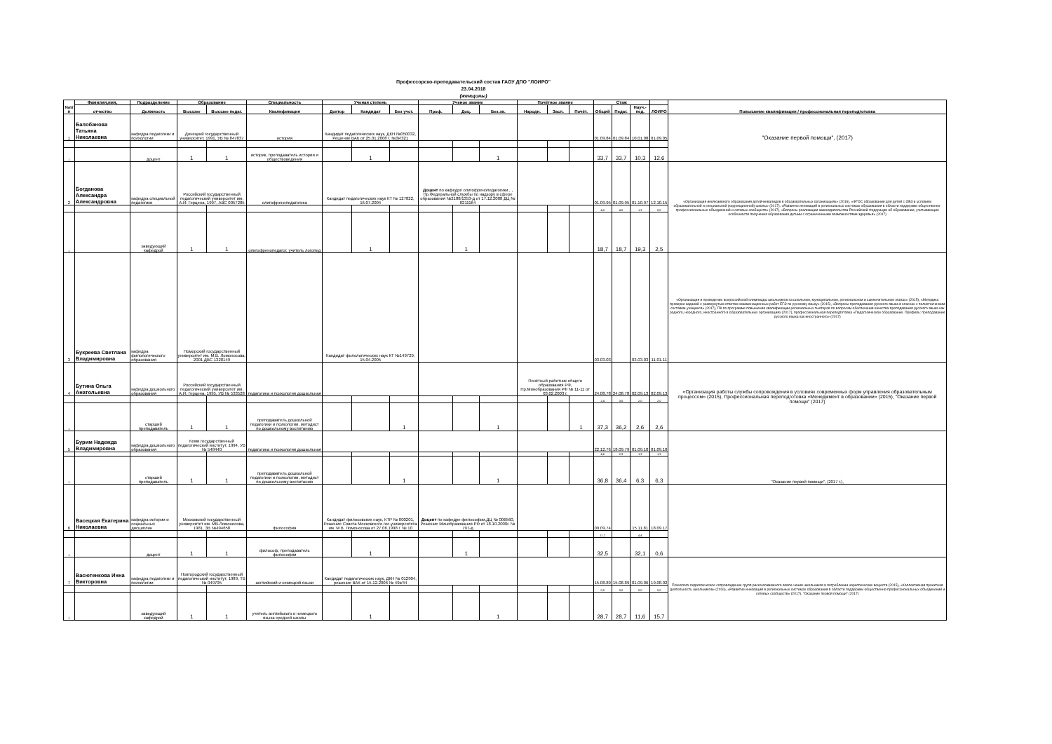Профессорско-преподавательский состав ГАОУ ДПО "ЛОИРО"
23.04.2018
(женщины)
| №п/п | Фамилия,имя, | Подразделение | Образование | | Специальность | Ученая степень | | | Ученое звание | | | Почётное звание | | | Стаж | | | | Повышение квалификации / профессиональная переподготовка |
| --- | --- | --- | --- | --- | --- | --- | --- | --- | --- | --- | --- | --- | --- | --- | --- | --- | --- | --- | --- |
| | отчество | Должность | Высшее | Высшее педаг. | Квалификация | Доктор | Кандидат | Без учст. | Проф. | Доц. | Без.зв. | Народн. | Засл. | Почёт. | Общий | Педаг. | Науч.-пед. | ЛОИРО | |
| 1 | Балобанова Татьяна Николаевна | кафедра педагогики и психологии | Донецкий государственный университет, 1991, УВ № 847837 | | история | Кандидат педагогических наук, ДКН №050032, Решение ВАК от 25.01.2008 г. №3к/321 | | | | | | | | | 01.09.84 | 01.09.84 | 10.01.08 | 01.09.05 | "Оказание первой помощи", (2017) |
| 1 | | доцент | 1 | 1 | историк, преподаватель истории и обществоведения | | 1 | | | | 1 | | | | 33,7 | 33,7 | 10,3 | 12,6 | |
| 2 | Богданова Александра Александровна | кафедра специальной педагогики | Российский государственный педагогический университет им. А.И. Герцена, 1997, АВС 0057285 | | олигофренопедагогика | Кандидат педагогических наук КТ № 127822, 16.07.2004 | | | Доцент по кафедре олигофренопедагогики , , Пр.Федеральной службы по надзору в сфере образования №2188/1353-д от 17.12.2008 ДЦ № 0211164 | | | | | | 01.09.95 | 01.09.95 | 01.10.97 | 12.10.15 | «Организация инклюзивного образования детей-инвалидов в образовательных организациях» (2016), «ФГОС образования для детей с ОВЗ в условиях образовательной и специальной (коррекционной) школы» (2017), «Развитие инноваций в региональных системах образования в области поддержки общественно-профессиональных объединений и сетевых сообществ» (2017), «Вопросы реализации законодательства Российской Федерации об образовании, учитывающие особенности получения образования детьми с ограниченными возможностями здоровья» (2017) |
| | | | | | | | | | | | | | | | 4,0 | 4,0 | 1,3 | 0,0 | |
| 1 | | заведующий кафедрой | 1 | 1 | олигофренопедагог, учитель логопед | | 1 | | | 1 | | | | | 18,7 | 18,7 | 19,3 | 2,5 | |
| 3 | Букреева Светлана Владимировна | кафедра филологического образования | Поморский государственный университет им. М.В. Ломоносова, 2001 ДВС 1328149 | | | Кандидат филологических наук КТ №149729, 15.04.2005 | | | | | | | | | 03.03.03 | | 03.03.03 | 11.01.11 | «Организация и проведение всероссийской олимпиады школьников на школьном, муниципальном, региональном и заключительном этапах» (2015), «Методика проверки заданий с развернутым ответом экзаменационных работ ЕГЭ по русскому языку» (2015), «Вопросы преподавания русского языка в классах с полиэтническим составом учащихся» (2017), ПК по программе повышения квалификации региональных тьюторов по вопросам обеспечения качества преподавания русского языка как родного, неродного, иностранного в образовательных организациях (2017), профессиональная переподготовка «Педагогическое образование. Профиль: преподавание русского языка как иностранного» (2017) |
| 4 | Бутина Ольга Анатольевна | кафедра дошкольного образования | Российский государственный педагогический университет им. А.И. Герцена, 1995, УВ № 533528 | | педагогика и психология дошкольная | | | | | | | Почётный работник общего образования РФ, Пр.Минобразования РФ № 11-11 от 03.02.2003 г. | | | 24.08.78 | 24.08.78 | 02.09.13 | 02.09.13 | «Организация работы службы сопровождения в условиях современных форм управления образовательным процессом» (2015), Профессиональная переподготовка «Менеджмент в образовании» (2015), "Оказание первой помощи" (2017) |
| | | | | | | | | | | | | | | | 2,4 | 3,5 | 2,0 | 2,0 | |
| 1 | | старший преподаватель | 1 | 1 | преподаватель дошкольной педагогики и психологии, методист по дошкольному воспитанию | | | 1 | | | 1 | | | 1 | 37,3 | 36,2 | 2,6 | 2,6 | |
| 5 | Бурим Надежда Владимировна | кафедра дошкольного образования | Коми государственный педагогический институт, 1994, УВ № 548440 | | педагогика и психология дошкольная | | | | | | | | | | 22.12.76 | 18.09.79 | 01.09.10 | 01.09.10 | "Оказание первой помощи", (2017 г.), |
| | | | | | | | | | | | | | | | 4,6 | 2,3 | 1,3 | 1,3 | |
| 1 | | старший преподаватель | 1 | 1 | преподаватель дошкольной педагогики и психологии, методист по дошкольному воспитанию | | | 1 | | | 1 | | | | 36,8 | 36,4 | 6,3 | 6,3 | |
| 6 | Васецкая Екатерина Николаевна | кафедра истории и социальных дисциплин | Московский государственный университет им. МВ.Ломоносова, 1981, ЗВ №494658 | | философия | Кандидат филосовских наук, КТР № 000201, Решение Совета Московского гос.университета им. М.В. Ломоносова от 27.06.1998 г. № 10 | | | Доцент по кафедре философии,ДЦ № 006560, Решение Минобразования РФ от 18.10.2000г. № 797-д | | | | | | 09.09.74 | | 15.11.81 | 18.09.17 | |
| | | | | | | | | | | | | | | | 11,2 | | 4,4 | | |
| 1 | | доцент | 1 | 1 | философ, преподаватель философии | | 1 | | | 1 | | | | | 32,5 | | 32,1 | 0,6 | |
| 7 | Васютенкова Инна Викторовна | кафедра педагогики и психологии | Новгородский государственный педагогический институт, 1989, ТВ № 049705 | | английский и немецкий языки | Кандидат педагогических наук, ДКН № 012904, решение ВАК от 15.12.2006 № 49к/44 | | | | | | | | | 15.08.89 | 15.08.89 | 01.09.06 | 19.08.02 | Психолого-педагогическое сопровождение групп риска возможного вовле-чения школьников в потреблении наркотических веществ (2015), «Коллективная проектная деятельность школьников» (2016), «Развитие инноваций в региональных системах образования в области поддержки общественно-профессиональных объединений и сетевых сообществ» (2017), "Оказание первой помощи" (2017) |
| | | | | | | | | | | | | | | | 0,0 | 0,0 | 0,0 | 0,0 | |
| 1 | | заведующий кафедрой | 1 | 1 | учитель английского и немецкого языка средней школы | | 1 | | | | 1 | | | | 28,7 | 28,7 | 11,6 | 15,7 | |